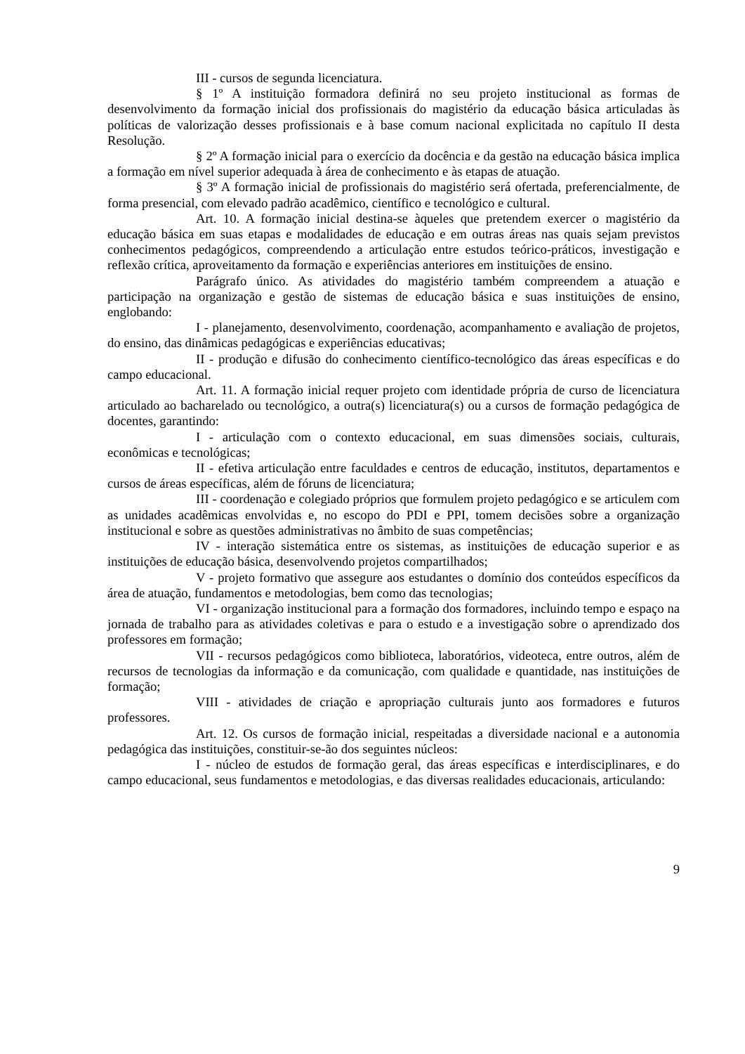III - cursos de segunda licenciatura.
§ 1º A instituição formadora definirá no seu projeto institucional as formas de desenvolvimento da formação inicial dos profissionais do magistério da educação básica articuladas às políticas de valorização desses profissionais e à base comum nacional explicitada no capítulo II desta Resolução.
§ 2º A formação inicial para o exercício da docência e da gestão na educação básica implica a formação em nível superior adequada à área de conhecimento e às etapas de atuação.
§ 3º A formação inicial de profissionais do magistério será ofertada, preferencialmente, de forma presencial, com elevado padrão acadêmico, científico e tecnológico e cultural.
Art. 10. A formação inicial destina-se àqueles que pretendem exercer o magistério da educação básica em suas etapas e modalidades de educação e em outras áreas nas quais sejam previstos conhecimentos pedagógicos, compreendendo a articulação entre estudos teórico-práticos, investigação e reflexão crítica, aproveitamento da formação e experiências anteriores em instituições de ensino.
Parágrafo único. As atividades do magistério também compreendem a atuação e participação na organização e gestão de sistemas de educação básica e suas instituições de ensino, englobando:
I - planejamento, desenvolvimento, coordenação, acompanhamento e avaliação de projetos, do ensino, das dinâmicas pedagógicas e experiências educativas;
II - produção e difusão do conhecimento científico-tecnológico das áreas específicas e do campo educacional.
Art. 11. A formação inicial requer projeto com identidade própria de curso de licenciatura articulado ao bacharelado ou tecnológico, a outra(s) licenciatura(s) ou a cursos de formação pedagógica de docentes, garantindo:
I - articulação com o contexto educacional, em suas dimensões sociais, culturais, econômicas e tecnológicas;
II - efetiva articulação entre faculdades e centros de educação, institutos, departamentos e cursos de áreas específicas, além de fóruns de licenciatura;
III - coordenação e colegiado próprios que formulem projeto pedagógico e se articulem com as unidades acadêmicas envolvidas e, no escopo do PDI e PPI, tomem decisões sobre a organização institucional e sobre as questões administrativas no âmbito de suas competências;
IV - interação sistemática entre os sistemas, as instituições de educação superior e as instituições de educação básica, desenvolvendo projetos compartilhados;
V - projeto formativo que assegure aos estudantes o domínio dos conteúdos específicos da área de atuação, fundamentos e metodologias, bem como das tecnologias;
VI - organização institucional para a formação dos formadores, incluindo tempo e espaço na jornada de trabalho para as atividades coletivas e para o estudo e a investigação sobre o aprendizado dos professores em formação;
VII - recursos pedagógicos como biblioteca, laboratórios, videoteca, entre outros, além de recursos de tecnologias da informação e da comunicação, com qualidade e quantidade, nas instituições de formação;
VIII - atividades de criação e apropriação culturais junto aos formadores e futuros professores.
Art. 12. Os cursos de formação inicial, respeitadas a diversidade nacional e a autonomia pedagógica das instituições, constituir-se-ão dos seguintes núcleos:
I - núcleo de estudos de formação geral, das áreas específicas e interdisciplinares, e do campo educacional, seus fundamentos e metodologias, e das diversas realidades educacionais, articulando:
9